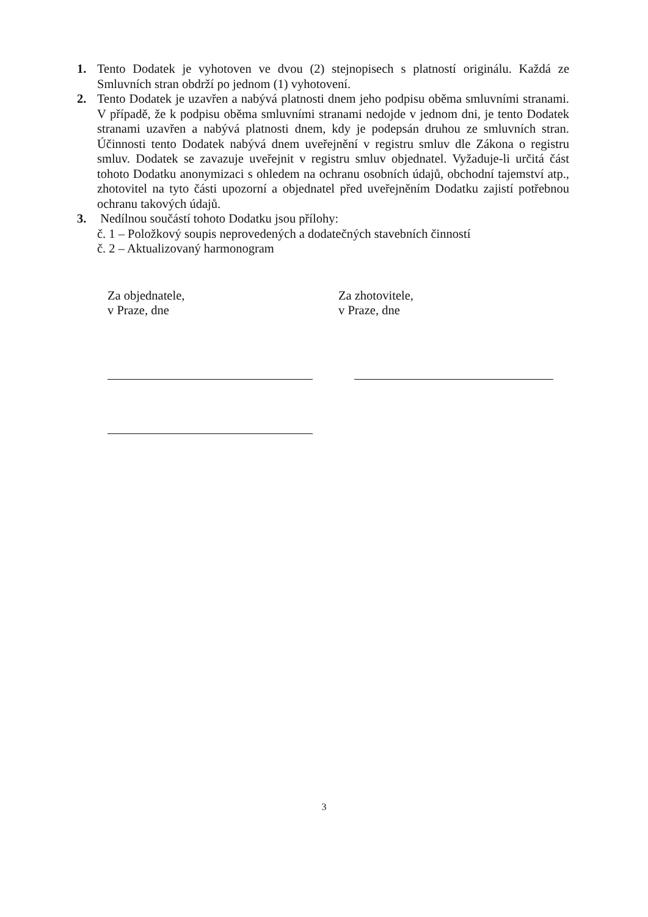1. Tento Dodatek je vyhotoven ve dvou (2) stejnopisech s platností originálu. Každá ze Smluvních stran obdrží po jednom (1) vyhotovení.
2. Tento Dodatek je uzavřen a nabývá platnosti dnem jeho podpisu oběma smluvními stranami. V případě, že k podpisu oběma smluvními stranami nedojde v jednom dni, je tento Dodatek stranami uzavřen a nabývá platnosti dnem, kdy je podepsán druhou ze smluvních stran. Účinnosti tento Dodatek nabývá dnem uveřejnění v registru smluv dle Zákona o registru smluv. Dodatek se zavazuje uveřejnit v registru smluv objednatel. Vyžaduje-li určitá část tohoto Dodatku anonymizaci s ohledem na ochranu osobních údajů, obchodní tajemství atp., zhotovitel na tyto části upozorní a objednatel před uveřejněním Dodatku zajistí potřebnou ochranu takových údajů.
3. Nedílnou součástí tohoto Dodatku jsou přílohy:
č. 1 – Položkový soupis neprovedených a dodatečných stavebních činností
č. 2 – Aktualizovaný harmonogram
Za objednatele,
v Praze, dne
Za zhotovitele,
v Praze, dne
3